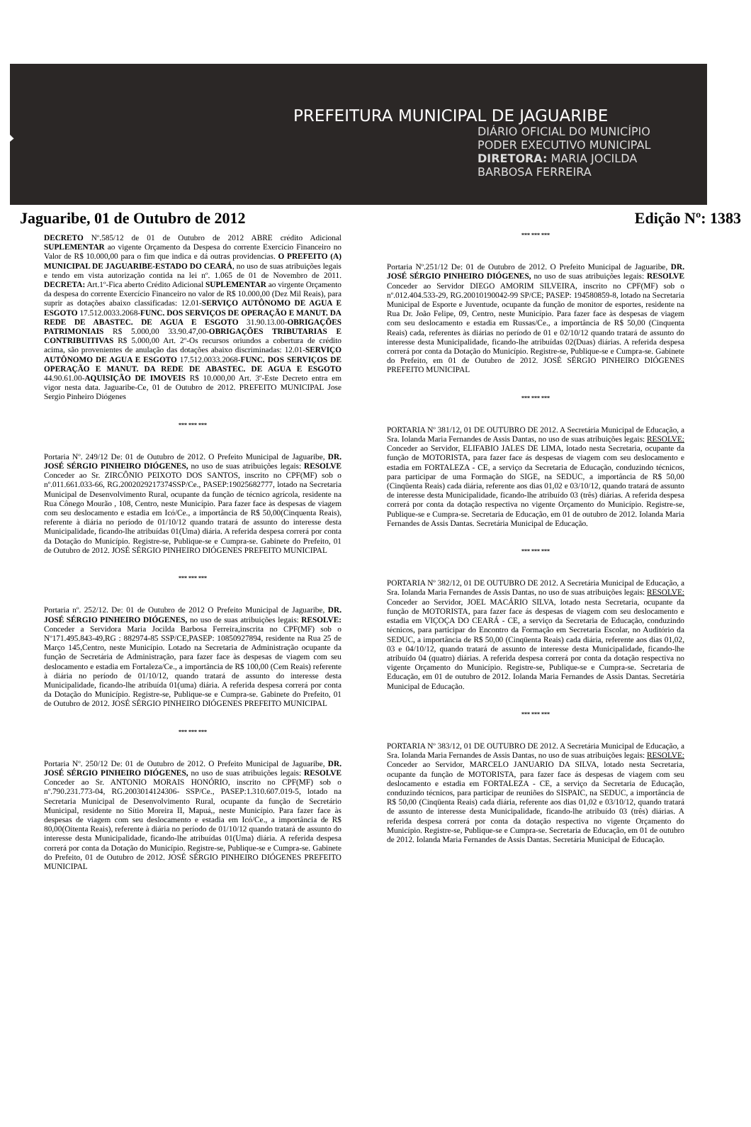PREFEITURA MUNICIPAL DE JAGUARIBE
DIÁRIO OFICIAL DO MUNICÍPIO
PODER EXECUTIVO MUNICIPAL
DIRETORA: MARIA JOCILDA
BARBOSA FERREIRA
Jaguaribe, 01 de Outubro de 2012 Edição Nº: 1383
DECRETO Nº.585/12 de 01 de Outubro de 2012 ABRE crédito Adicional SUPLEMENTAR ao vigente Orçamento da Despesa do corrente Exercício Financeiro no Valor de R$ 10.000,00 para o fim que indica e dá outras providencias. O PREFEITO (A) MUNICIPAL DE JAGUARIBE-ESTADO DO CEARÁ, no uso de suas atribuições legais e tendo em vista autorização contida na lei nº. 1.065 de 01 de Novembro de 2011. DECRETA: Art.1º-Fica aberto Crédito Adicional SUPLEMENTAR ao virgente Orçamento da despesa do corrente Exercício Financeiro no valor de R$ 10.000,00 (Dez Mil Reais), para suprir as dotações abaixo classificadas: 12.01-SERVIÇO AUTÔNOMO DE AGUA E ESGOTO 17.512.0033.2068-FUNC. DOS SERVIÇOS DE OPERAÇÃO E MANUT. DA REDE DE ABASTEC. DE AGUA E ESGOTO 31.90.13.00-OBRIGAÇÕES PATRIMONIAIS R$ 5.000,00 33.90.47,00-OBRIGAÇÕES TRIBUTARIAS E CONTRIBUITIVAS R$ 5.000,00 Art. 2º-Os recursos oriundos a cobertura de crédito acima, são provenientes de anulação das dotações abaixo discriminadas: 12.01-SERVIÇO AUTÔNOMO DE AGUA E ESGOTO 17.512.0033.2068-FUNC. DOS SERVIÇOS DE OPERAÇÃO E MANUT. DA REDE DE ABASTEC. DE AGUA E ESGOTO 44.90.61.00-AQUISIÇÃO DE IMOVEIS R$ 10.000,00 Art. 3º-Este Decreto entra em vigor nesta data. Jaguaribe-Ce, 01 de Outubro de 2012. PREFEITO MUNICIPAL Jose Sergio Pinheiro Diógenes
*** *** ***
Portaria Nº. 249/12 De: 01 de Outubro de 2012. O Prefeito Municipal de Jaguaribe, DR. JOSÉ SÉRGIO PINHEIRO DIÓGENES, no uso de suas atribuições legais: RESOLVE Conceder ao Sr. ZIRCÔNIO PEIXOTO DOS SANTOS, inscrito no CPF(MF) sob o nº.011.661.033-66, RG.2002029217374SSP/Ce., PASEP:19025682777, lotado na Secretaria Municipal de Desenvolvimento Rural, ocupante da função de técnico agrícola, residente na Rua Cônego Mourão , 108, Centro, neste Município. Para fazer face às despesas de viagem com seu deslocamento e estadia em Icó/Ce., a importância de R$ 50,00(Cinquenta Reais), referente à diária no período de 01/10/12 quando tratará de assunto do interesse desta Municipalidade, ficando-lhe atribuídas 01(Uma) diária. A referida despesa correrá por conta da Dotação do Município. Registre-se, Publique-se e Cumpra-se. Gabinete do Prefeito, 01 de Outubro de 2012. JOSÉ SÉRGIO PINHEIRO DIÓGENES PREFEITO MUNICIPAL
*** *** ***
Portaria nº. 252/12. De: 01 de Outubro de 2012 O Prefeito Municipal de Jaguaribe, DR. JOSÉ SÉRGIO PINHEIRO DIÓGENES, no uso de suas atribuições legais: RESOLVE: Conceder a Servidora Maria Jocilda Barbosa Ferreira,inscrita no CPF(MF) sob o Nº171.495.843-49,RG : 882974-85 SSP/CE,PASEP: 10850927894, residente na Rua 25 de Março 145,Centro, neste Município. Lotado na Secretaria de Administração ocupante da função de Secretária de Administração, para fazer face às despesas de viagem com seu deslocamento e estadia em Fortaleza/Ce., a importância de R$ 100,00 (Cem Reais) referente à diária no período de 01/10/12, quando tratará de assunto do interesse desta Municipalidade, ficando-lhe atribuída 01(uma) diária. A referida despesa correrá por conta da Dotação do Município. Registre-se, Publique-se e Cumpra-se. Gabinete do Prefeito, 01 de Outubro de 2012. JOSÉ SÉRGIO PINHEIRO DIÓGENES PREFEITO MUNICIPAL
*** *** ***
Portaria Nº. 250/12 De: 01 de Outubro de 2012. O Prefeito Municipal de Jaguaribe, DR. JOSÉ SÉRGIO PINHEIRO DIÓGENES, no uso de suas atribuições legais: RESOLVE Conceder ao Sr. ANTONIO MORAIS HONÓRIO, inscrito no CPF(MF) sob o nº.790.231.773-04, RG.2003014124306- SSP/Ce., PASEP:1.310.607.019-5, lotado na Secretaria Municipal de Desenvolvimento Rural, ocupante da função de Secretário Municipal, residente no Sítio Moreira II, Mapuá,, neste Município. Para fazer face às despesas de viagem com seu deslocamento e estadia em Icó/Ce., a importância de R$ 80,00(Oitenta Reais), referente à diária no período de 01/10/12 quando tratará de assunto do interesse desta Municipalidade, ficando-lhe atribuídas 01(Uma) diária. A referida despesa correrá por conta da Dotação do Município. Registre-se, Publique-se e Cumpra-se. Gabinete do Prefeito, 01 de Outubro de 2012. JOSÉ SÉRGIO PINHEIRO DIÓGENES PREFEITO MUNICIPAL
*** *** ***
Portaria Nº.251/12 De: 01 de Outubro de 2012. O Prefeito Municipal de Jaguaribe, DR. JOSÉ SÉRGIO PINHEIRO DIÓGENES, no uso de suas atribuições legais: RESOLVE Conceder ao Servidor DIEGO AMORIM SILVEIRA, inscrito no CPF(MF) sob o nº.012.404.533-29, RG.20010190042-99 SP/CE; PASEP: 194580859-8, lotado na Secretaria Municipal de Esporte e Juventude, ocupante da função de monitor de esportes, residente na Rua Dr. João Felipe, 09, Centro, neste Município. Para fazer face às despesas de viagem com seu deslocamento e estadia em Russas/Ce., a importância de R$ 50,00 (Cinquenta Reais) cada, referentes às diárias no período de 01 e 02/10/12 quando tratará de assunto do interesse desta Municipalidade, ficando-lhe atribuídas 02(Duas) diárias. A referida despesa correrá por conta da Dotação do Município. Registre-se, Publique-se e Cumpra-se. Gabinete do Prefeito, em 01 de Outubro de 2012. JOSÉ SÉRGIO PINHEIRO DIÓGENES PREFEITO MUNICIPAL
*** *** ***
PORTARIA Nº 381/12, 01 DE OUTUBRO DE 2012. A Secretária Municipal de Educação, a Sra. Iolanda Maria Fernandes de Assis Dantas, no uso de suas atribuições legais: RESOLVE: Conceder ao Servidor, ELIFABIO JALES DE LIMA, lotado nesta Secretaria, ocupante da função de MOTORISTA, para fazer face ás despesas de viagem com seu deslocamento e estadia em FORTALEZA - CE, a serviço da Secretaria de Educação, conduzindo técnicos, para participar de uma Formação do SIGE, na SEDUC, a importância de R$ 50,00 (Cinqüenta Reais) cada diária, referente aos dias 01,02 e 03/10/12, quando tratará de assunto de interesse desta Municipalidade, ficando-lhe atribuído 03 (três) diárias. A referida despesa correrá por conta da dotação respectiva no vigente Orçamento do Município. Registre-se, Publique-se e Cumpra-se. Secretaria de Educação, em 01 de outubro de 2012. Iolanda Maria Fernandes de Assis Dantas. Secretária Municipal de Educação.
*** *** ***
PORTARIA Nº 382/12, 01 DE OUTUBRO DE 2012. A Secretária Municipal de Educação, a Sra. Iolanda Maria Fernandes de Assis Dantas, no uso de suas atribuições legais: RESOLVE: Conceder ao Servidor, JOEL MACÁRIO SILVA, lotado nesta Secretaria, ocupante da função de MOTORISTA, para fazer face ás despesas de viagem com seu deslocamento e estadia em VIÇOÇA DO CEARÁ - CE, a serviço da Secretaria de Educação, conduzindo técnicos, para participar do Encontro da Formação em Secretaria Escolar, no Auditório da SEDUC, a importância de R$ 50,00 (Cinqüenta Reais) cada diária, referente aos dias 01,02, 03 e 04/10/12, quando tratará de assunto de interesse desta Municipalidade, ficando-lhe atribuído 04 (quatro) diárias. A referida despesa correrá por conta da dotação respectiva no vigente Orçamento do Município. Registre-se, Publique-se e Cumpra-se. Secretaria de Educação, em 01 de outubro de 2012. Iolanda Maria Fernandes de Assis Dantas. Secretária Municipal de Educação.
*** *** ***
PORTARIA Nº 383/12, 01 DE OUTUBRO DE 2012. A Secretária Municipal de Educação, a Sra. Iolanda Maria Fernandes de Assis Dantas, no uso de suas atribuições legais: RESOLVE: Conceder ao Servidor, MARCELO JANUARIO DA SILVA, lotado nesta Secretaria, ocupante da função de MOTORISTA, para fazer face ás despesas de viagem com seu deslocamento e estadia em FORTALEZA - CE, a serviço da Secretaria de Educação, conduzindo técnicos, para participar de reuniões do SISPAIC, na SEDUC, a importância de R$ 50,00 (Cinqüenta Reais) cada diária, referente aos dias 01,02 e 03/10/12, quando tratará de assunto de interesse desta Municipalidade, ficando-lhe atribuído 03 (três) diárias. A referida despesa correrá por conta da dotação respectiva no vigente Orçamento do Município. Registre-se, Publique-se e Cumpra-se. Secretaria de Educação, em 01 de outubro de 2012. Iolanda Maria Fernandes de Assis Dantas. Secretária Municipal de Educação.